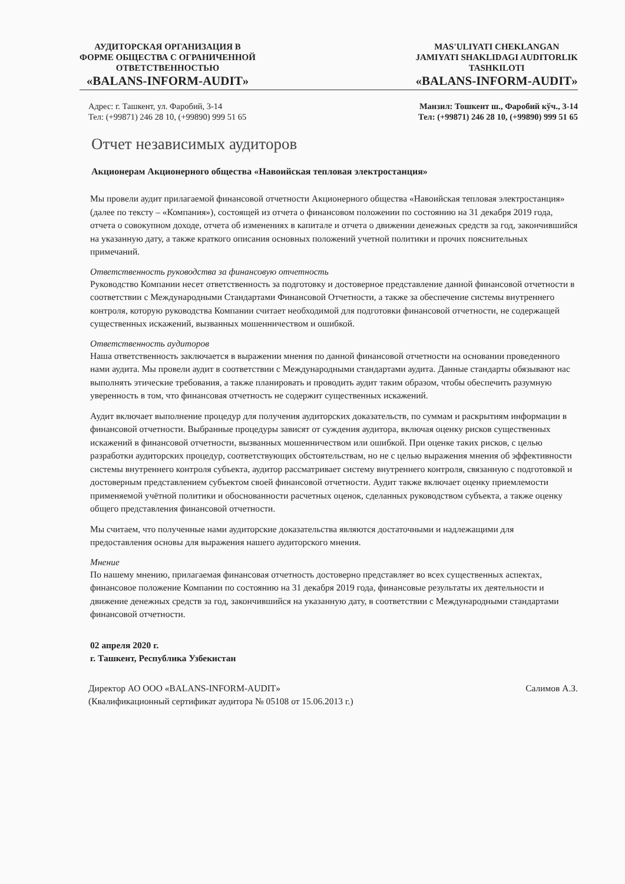АУДИТОРСКАЯ ОРГАНИЗАЦИЯ В
ФОРМЕ ОБЩЕСТВА С ОГРАНИЧЕННОЙ
ОТВЕТСТВЕННОСТЬЮ
«BALANS-INFORM-AUDIT»
MAS'ULIYATI CHEKLANGAN
JAMIYATI SHAKLIDAGI AUDITORLIK
TASHKILOTI
«BALANS-INFORM-AUDIT»
Адрес: г. Ташкент, ул. Фаробий, 3-14
Тел: (+99871) 246 28 10, (+99890) 999 51 65
Манзил: Тошкент ш., Фаробий кўч., 3-14
Тел: (+99871) 246 28 10, (+99890) 999 51 65
Отчет независимых аудиторов
Акционерам Акционерного общества «Навоийская тепловая электростанция»
Мы провели аудит прилагаемой финансовой отчетности Акционерного общества «Навоийская тепловая электростанция» (далее по тексту – «Компания»), состоящей из отчета о финансовом положении по состоянию на 31 декабря 2019 года, отчета о совокупном доходе, отчета об изменениях в капитале и отчета о движении денежных средств за год, закончившийся на указанную дату, а также краткого описания основных положений учетной политики и прочих пояснительных примечаний.
Ответственность руководства за финансовую отчетность
Руководство Компании несет ответственность за подготовку и достоверное представление данной финансовой отчетности в соответствии с Международными Стандартами Финансовой Отчетности, а также за обеспечение системы внутреннего контроля, которую руководства Компании считает необходимой для подготовки финансовой отчетности, не содержащей существенных искажений, вызванных мошенничеством и ошибкой.
Ответственность аудиторов
Наша ответственность заключается в выражении мнения по данной финансовой отчетности на основании проведенного нами аудита. Мы провели аудит в соответствии с Международными стандартами аудита. Данные стандарты обязывают нас выполнять этические требования, а также планировать и проводить аудит таким образом, чтобы обеспечить разумную уверенность в том, что финансовая отчетность не содержит существенных искажений.
Аудит включает выполнение процедур для получения аудиторских доказательств, по суммам и раскрытиям информации в финансовой отчетности. Выбранные процедуры зависят от суждения аудитора, включая оценку рисков существенных искажений в финансовой отчетности, вызванных мошенничеством или ошибкой. При оценке таких рисков, с целью разработки аудиторских процедур, соответствующих обстоятельствам, но не с целью выражения мнения об эффективности системы внутреннего контроля субъекта, аудитор рассматривает систему внутреннего контроля, связанную с подготовкой и достоверным представлением субъектом своей финансовой отчетности. Аудит также включает оценку приемлемости применяемой учётной политики и обоснованности расчетных оценок, сделанных руководством субъекта, а также оценку общего представления финансовой отчетности.
Мы считаем, что полученные нами аудиторские доказательства являются достаточными и надлежащими для предоставления основы для выражения нашего аудиторского мнения.
Мнение
По нашему мнению, прилагаемая финансовая отчетность достоверно представляет во всех существенных аспектах, финансовое положение Компании по состоянию на 31 декабря 2019 года, финансовые результаты их деятельности и движение денежных средств за год, закончившийся на указанную дату, в соответствии с Международными стандартами финансовой отчетности.
02 апреля 2020 г.
г. Ташкент, Республика Узбекистан
Директор АО ООО «BALANS-INFORM-AUDIT»
(Квалификационный сертификат аудитора № 05108 от 15.06.2013 г.)
Салимов А.З.